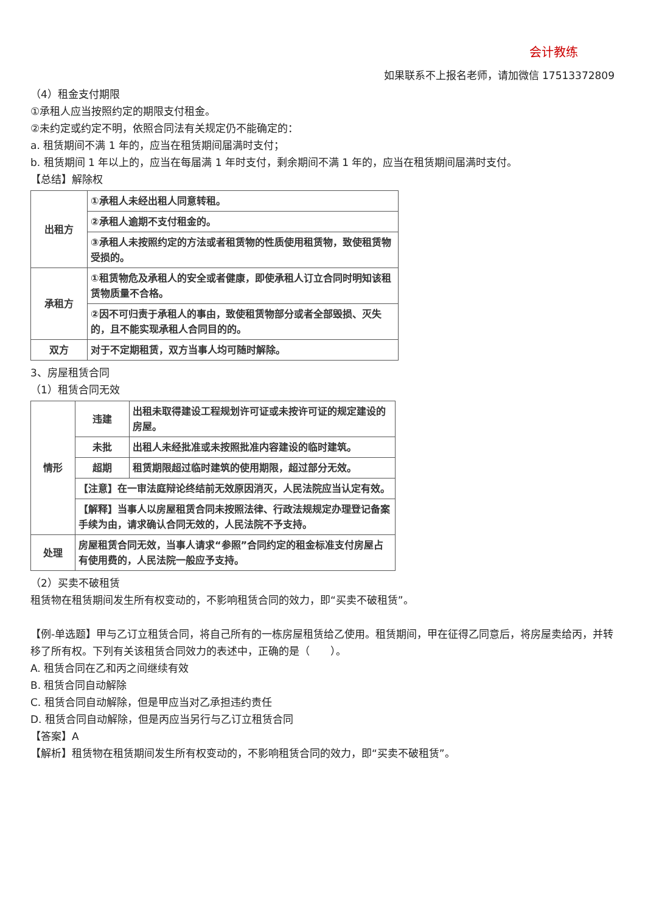会计教练
如果联系不上报名老师，请加微信 17513372809
（4）租金支付期限
①承租人应当按照约定的期限支付租金。
②未约定或约定不明，依照合同法有关规定仍不能确定的：
a. 租赁期间不满 1 年的，应当在租赁期间届满时支付；
b. 租赁期间 1 年以上的，应当在每届满 1 年时支付，剩余期间不满 1 年的，应当在租赁期间届满时支付。
【总结】解除权
| 出租方 | ①承租人未经出租人同意转租。 |
| | ②承租人逾期不支付租金的。 |
| | ③承租人未按照约定的方法或者租赁物的性质使用租赁物，致使租赁物受损的。 |
| 承租方 | ①租赁物危及承租人的安全或者健康，即使承租人订立合同时明知该租赁物质量不合格。 |
| | ②因不可归责于承租人的事由，致使租赁物部分或者全部毁损、灭失的，且不能实现承租人合同目的的。 |
| 双方 | 对于不定期租赁，双方当事人均可随时解除。 |
3、房屋租赁合同
（1）租赁合同无效
| 情形 | 违建 | 出租未取得建设工程规划许可证或未按许可证的规定建设的房屋。 |
| | 未批 | 出租人未经批准或未按照批准内容建设的临时建筑。 |
| | 超期 | 租赁期限超过临时建筑的使用期限，超过部分无效。 |
| | 【注意】在一审法庭辩论终结前无效原因消灭，人民法院应当认定有效。 | |
| | 【解释】当事人以房屋租赁合同未按照法律、行政法规规定办理登记备案手续为由，请求确认合同无效的，人民法院不予支持。 | |
| 处理 | 房屋租赁合同无效，当事人请求“参照”合同约定的租金标准支付房屋占有使用费的，人民法院一般应予支持。 | |
（2）买卖不破租赁
租赁物在租赁期间发生所有权变动的，不影响租赁合同的效力，即“买卖不破租赁”。
【例-单选题】甲与乙订立租赁合同，将自己所有的一栋房屋租赁给乙使用。租赁期间，甲在征得乙同意后，将房屋卖给丙，并转移了所有权。下列有关该租赁合同效力的表述中，正确的是（　　）。
A. 租赁合同在乙和丙之间继续有效
B. 租赁合同自动解除
C. 租赁合同自动解除，但是甲应当对乙承担违约责任
D. 租赁合同自动解除，但是丙应当另行与乙订立租赁合同
【答案】A
【解析】租赁物在租赁期间发生所有权变动的，不影响租赁合同的效力，即“买卖不破租赁”。